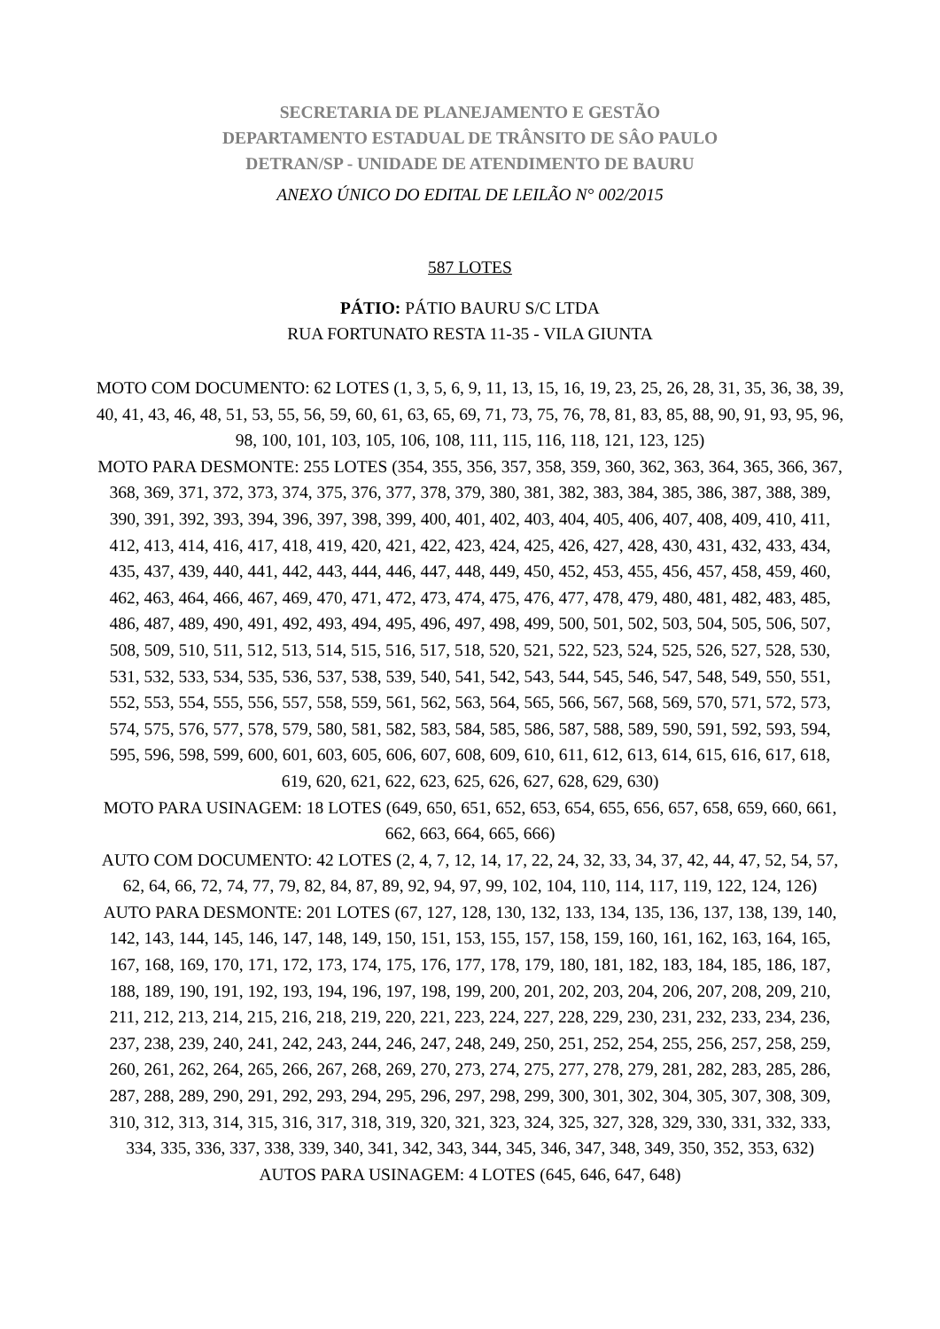SECRETARIA DE PLANEJAMENTO E GESTÃO
DEPARTAMENTO ESTADUAL DE TRÂNSITO DE SÂO PAULO
DETRAN/SP - UNIDADE DE ATENDIMENTO DE BAURU
ANEXO ÚNICO DO EDITAL DE LEILÃO N° 002/2015
587 LOTES
PÁTIO: PÁTIO BAURU S/C LTDA
RUA FORTUNATO RESTA 11-35 - VILA GIUNTA
MOTO COM DOCUMENTO: 62 LOTES (1, 3, 5, 6, 9, 11, 13, 15, 16, 19, 23, 25, 26, 28, 31, 35, 36, 38, 39, 40, 41, 43, 46, 48, 51, 53, 55, 56, 59, 60, 61, 63, 65, 69, 71, 73, 75, 76, 78, 81, 83, 85, 88, 90, 91, 93, 95, 96, 98, 100, 101, 103, 105, 106, 108, 111, 115, 116, 118, 121, 123, 125)
MOTO PARA DESMONTE: 255 LOTES (354, 355, 356, 357, 358, 359, 360, 362, 363, 364, 365, 366, 367, 368, 369, 371, 372, 373, 374, 375, 376, 377, 378, 379, 380, 381, 382, 383, 384, 385, 386, 387, 388, 389, 390, 391, 392, 393, 394, 396, 397, 398, 399, 400, 401, 402, 403, 404, 405, 406, 407, 408, 409, 410, 411, 412, 413, 414, 416, 417, 418, 419, 420, 421, 422, 423, 424, 425, 426, 427, 428, 430, 431, 432, 433, 434, 435, 437, 439, 440, 441, 442, 443, 444, 446, 447, 448, 449, 450, 452, 453, 455, 456, 457, 458, 459, 460, 462, 463, 464, 466, 467, 469, 470, 471, 472, 473, 474, 475, 476, 477, 478, 479, 480, 481, 482, 483, 485, 486, 487, 489, 490, 491, 492, 493, 494, 495, 496, 497, 498, 499, 500, 501, 502, 503, 504, 505, 506, 507, 508, 509, 510, 511, 512, 513, 514, 515, 516, 517, 518, 520, 521, 522, 523, 524, 525, 526, 527, 528, 530, 531, 532, 533, 534, 535, 536, 537, 538, 539, 540, 541, 542, 543, 544, 545, 546, 547, 548, 549, 550, 551, 552, 553, 554, 555, 556, 557, 558, 559, 561, 562, 563, 564, 565, 566, 567, 568, 569, 570, 571, 572, 573, 574, 575, 576, 577, 578, 579, 580, 581, 582, 583, 584, 585, 586, 587, 588, 589, 590, 591, 592, 593, 594, 595, 596, 598, 599, 600, 601, 603, 605, 606, 607, 608, 609, 610, 611, 612, 613, 614, 615, 616, 617, 618, 619, 620, 621, 622, 623, 625, 626, 627, 628, 629, 630)
MOTO PARA USINAGEM: 18 LOTES (649, 650, 651, 652, 653, 654, 655, 656, 657, 658, 659, 660, 661, 662, 663, 664, 665, 666)
AUTO COM DOCUMENTO: 42 LOTES (2, 4, 7, 12, 14, 17, 22, 24, 32, 33, 34, 37, 42, 44, 47, 52, 54, 57, 62, 64, 66, 72, 74, 77, 79, 82, 84, 87, 89, 92, 94, 97, 99, 102, 104, 110, 114, 117, 119, 122, 124, 126)
AUTO PARA DESMONTE: 201 LOTES (67, 127, 128, 130, 132, 133, 134, 135, 136, 137, 138, 139, 140, 142, 143, 144, 145, 146, 147, 148, 149, 150, 151, 153, 155, 157, 158, 159, 160, 161, 162, 163, 164, 165, 167, 168, 169, 170, 171, 172, 173, 174, 175, 176, 177, 178, 179, 180, 181, 182, 183, 184, 185, 186, 187, 188, 189, 190, 191, 192, 193, 194, 196, 197, 198, 199, 200, 201, 202, 203, 204, 206, 207, 208, 209, 210, 211, 212, 213, 214, 215, 216, 218, 219, 220, 221, 223, 224, 227, 228, 229, 230, 231, 232, 233, 234, 236, 237, 238, 239, 240, 241, 242, 243, 244, 246, 247, 248, 249, 250, 251, 252, 254, 255, 256, 257, 258, 259, 260, 261, 262, 264, 265, 266, 267, 268, 269, 270, 273, 274, 275, 277, 278, 279, 281, 282, 283, 285, 286, 287, 288, 289, 290, 291, 292, 293, 294, 295, 296, 297, 298, 299, 300, 301, 302, 304, 305, 307, 308, 309, 310, 312, 313, 314, 315, 316, 317, 318, 319, 320, 321, 323, 324, 325, 327, 328, 329, 330, 331, 332, 333, 334, 335, 336, 337, 338, 339, 340, 341, 342, 343, 344, 345, 346, 347, 348, 349, 350, 352, 353, 632)
AUTOS PARA USINAGEM: 4 LOTES (645, 646, 647, 648)